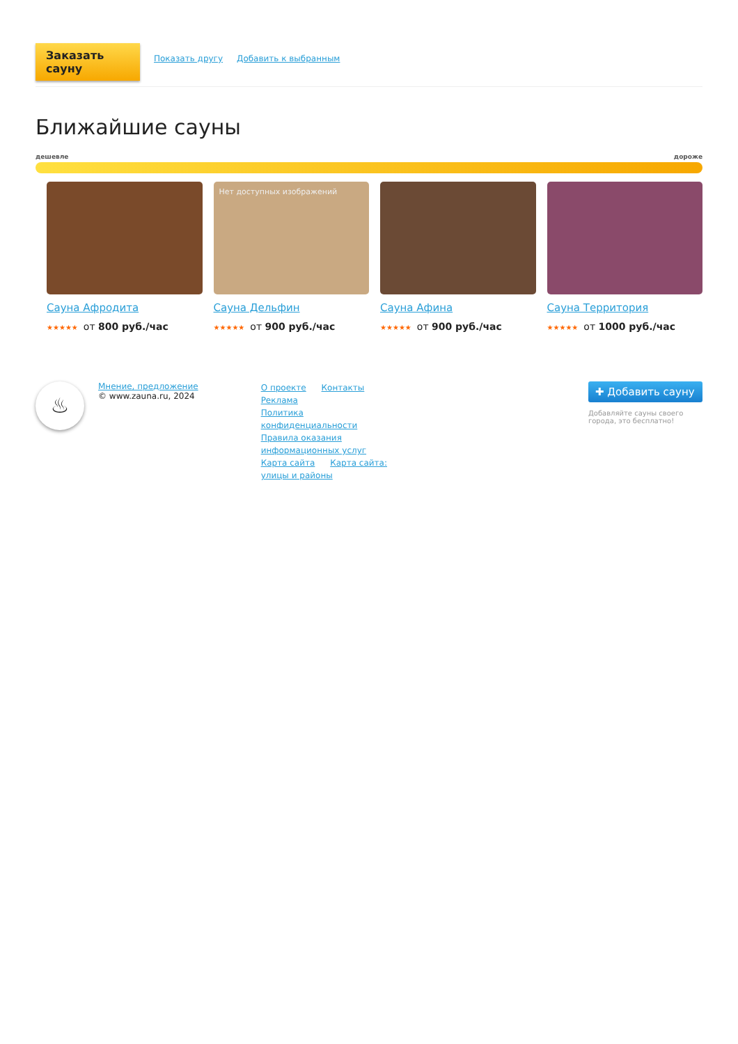Заказать сауну
Показать другу Добавить к выбранным
Ближайшие сауны
дешевле дороже
Сауна Афродита
★★★★★ от 800 руб./час
Нет доступных изображений
Сауна Дельфин
★★★★★ от 900 руб./час
Сауна Афина
★★★★★ от 900 руб./час
Сауна Территория
★★★★★ от 1000 руб./час
♨
Мнение, предложение
© www.zauna.ru, 2024
О проекте Контакты Реклама
Политика конфиденциальности
Правила оказания информационных услуг
Карта сайта Карта сайта: улицы и районы
✚ Добавить сауну
Добавляйте сауны своего города, это бесплатно!